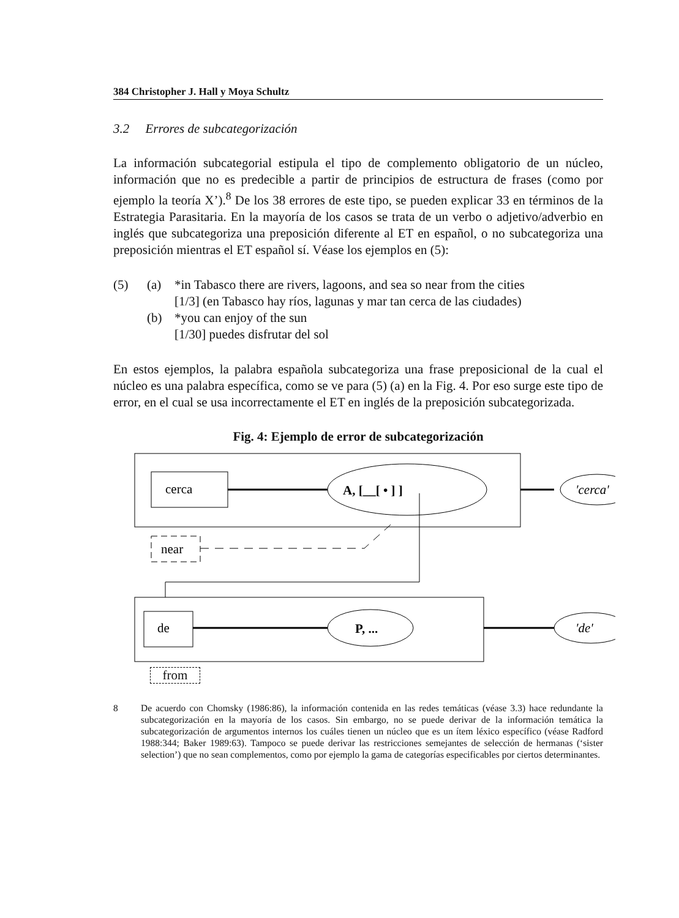384 Christopher J. Hall y Moya Schultz
3.2 Errores de subcategorización
La información subcategorial estipula el tipo de complemento obligatorio de un núcleo, información que no es predecible a partir de principios de estructura de frases (como por ejemplo la teoría X’).<sup>8</sup> De los 38 errores de este tipo, se pueden explicar 33 en términos de la Estrategia Parasitaria. En la mayoría de los casos se trata de un verbo o adjetivo/adverbio en inglés que subcategoriza una preposición diferente al ET en español, o no subcategoriza una preposición mientras el ET español sí. Véase los ejemplos en (5):
(5) (a) *in Tabasco there are rivers, lagoons, and sea so near from the cities
[1/3] (en Tabasco hay ríos, lagunas y mar tan cerca de las ciudades)
(b) *you can enjoy of the sun
[1/30] puedes disfrutar del sol
En estos ejemplos, la palabra española subcategoriza una frase preposicional de la cual el núcleo es una palabra específica, como se ve para (5) (a) en la Fig. 4. Por eso surge este tipo de error, en el cual se usa incorrectamente el ET en inglés de la preposición subcategorizada.
Fig. 4: Ejemplo de error de subcategorización
cerca
A, [__[ • ] ]
'cerca'
near
de
P, ...
'de'
from
8 De acuerdo con Chomsky (1986:86), la información contenida en las redes temáticas (véase 3.3) hace redundante la subcategorización en la mayoría de los casos. Sin embargo, no se puede derivar de la información temática la subcategorización de argumentos internos los cuáles tienen un núcleo que es un ítem léxico específico (véase Radford 1988:344; Baker 1989:63). Tampoco se puede derivar las restricciones semejantes de selección de hermanas (‘sister selection’) que no sean complementos, como por ejemplo la gama de categorías especificables por ciertos determinantes.